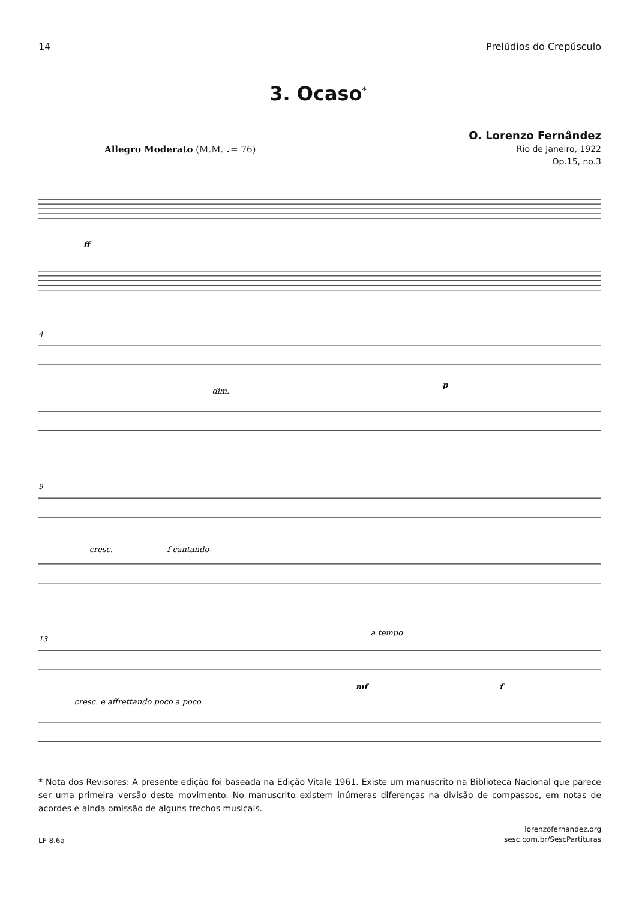14 Prelúdios do Crepúsculo
3. Ocaso<sup>*</sup>
O. Lorenzo Fernândez
Rio de Janeiro, 1922
Op.15, no.3
Allegro Moderato (M.M. ♩= 76)
ff
4
dim.
p
9
cresc.
f cantando
13
a tempo
cresc. e affrettando poco a poco
mf
f
* Nota dos Revisores: A presente edição foi baseada na Edição Vitale 1961. Existe um manuscrito na Biblioteca Nacional que parece ser uma primeira versão deste movimento. No manuscrito existem inúmeras diferenças na divisão de compassos, em notas de acordes e ainda omissão de alguns trechos musicais.
LF 8.6a lorenzofernandez.org
sesc.com.br/SescPartituras